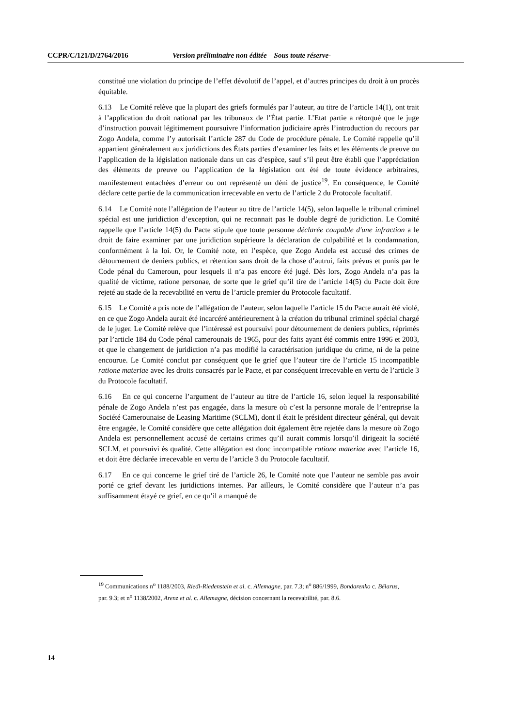CCPR/C/121/D/2764/2016 Version préliminaire non éditée – Sous toute réserve-
constitué une violation du principe de l’effet dévolutif de l’appel, et d’autres principes du droit à un procès équitable.
6.13 Le Comité relève que la plupart des griefs formulés par l’auteur, au titre de l’article 14(1), ont trait à l’application du droit national par les tribunaux de l’État partie. L’Etat partie a rétorqué que le juge d’instruction pouvait légitimement poursuivre l’information judiciaire après l’introduction du recours par Zogo Andela, comme l’y autorisait l’article 287 du Code de procédure pénale. Le Comité rappelle qu’il appartient généralement aux juridictions des États parties d’examiner les faits et les éléments de preuve ou l’application de la législation nationale dans un cas d’espèce, sauf s’il peut être établi que l’appréciation des éléments de preuve ou l’application de la législation ont été de toute évidence arbitraires, manifestement entachées d’erreur ou ont représenté un déni de justice<sup>19</sup>. En conséquence, le Comité déclare cette partie de la communication irrecevable en vertu de l’article 2 du Protocole facultatif.
6.14 Le Comité note l’allégation de l’auteur au titre de l’article 14(5), selon laquelle le tribunal criminel spécial est une juridiction d’exception, qui ne reconnait pas le double degré de juridiction. Le Comité rappelle que l’article 14(5) du Pacte stipule que toute personne déclarée coupable d'une infraction a le droit de faire examiner par une juridiction supérieure la déclaration de culpabilité et la condamnation, conformément à la loi. Or, le Comité note, en l’espèce, que Zogo Andela est accusé des crimes de détournement de deniers publics, et rétention sans droit de la chose d’autrui, faits prévus et punis par le Code pénal du Cameroun, pour lesquels il n’a pas encore été jugé. Dès lors, Zogo Andela n’a pas la qualité de victime, ratione personae, de sorte que le grief qu’il tire de l’article 14(5) du Pacte doit être rejeté au stade de la recevabilité en vertu de l’article premier du Protocole facultatif.
6.15 Le Comité a pris note de l’allégation de l’auteur, selon laquelle l’article 15 du Pacte aurait été violé, en ce que Zogo Andela aurait été incarcéré antérieurement à la création du tribunal criminel spécial chargé de le juger. Le Comité relève que l’intéressé est poursuivi pour détournement de deniers publics, réprimés par l’article 184 du Code pénal camerounais de 1965, pour des faits ayant été commis entre 1996 et 2003, et que le changement de juridiction n’a pas modifié la caractérisation juridique du crime, ni de la peine encourue. Le Comité conclut par conséquent que le grief que l’auteur tire de l’article 15 incompatible ratione materiae avec les droits consacrés par le Pacte, et par conséquent irrecevable en vertu de l’article 3 du Protocole facultatif.
6.16 En ce qui concerne l’argument de l’auteur au titre de l’article 16, selon lequel la responsabilité pénale de Zogo Andela n’est pas engagée, dans la mesure où c’est la personne morale de l’entreprise la Société Camerounaise de Leasing Maritime (SCLM), dont il était le président directeur général, qui devait être engagée, le Comité considère que cette allégation doit également être rejetée dans la mesure où Zogo Andela est personnellement accusé de certains crimes qu’il aurait commis lorsqu’il dirigeait la société SCLM, et poursuivi ès qualité. Cette allégation est donc incompatible ratione materiae avec l’article 16, et doit être déclarée irrecevable en vertu de l’article 3 du Protocole facultatif.
6.17 En ce qui concerne le grief tiré de l’article 26, le Comité note que l’auteur ne semble pas avoir porté ce grief devant les juridictions internes. Par ailleurs, le Comité considère que l’auteur n’a pas suffisamment étayé ce grief, en ce qu’il a manqué de
<sup>19</sup> Communications n<sup>o</sup> 1188/2003, Riedl-Riedenstein et al. c. Allemagne, par. 7.3; n<sup>o</sup> 886/1999, Bondarenko c. Bélarus, par. 9.3; et n<sup>o</sup> 1138/2002, Arenz et al. c. Allemagne, décision concernant la recevabilité, par. 8.6.
14